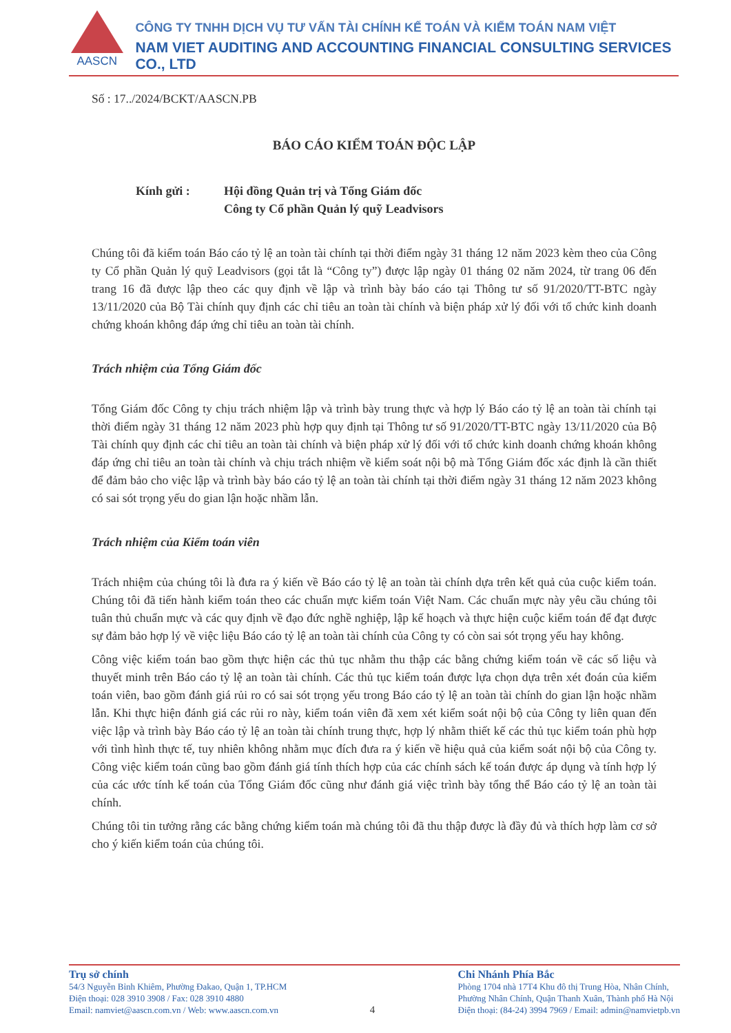AASCN
CÔNG TY TNHH DỊCH VỤ TƯ VẤN TÀI CHÍNH KẾ TOÁN VÀ KIỂM TOÁN NAM VIỆT
NAM VIET AUDITING AND ACCOUNTING FINANCIAL CONSULTING SERVICES CO., LTD
Số : 17../2024/BCKT/AASCN.PB
BÁO CÁO KIỂM TOÁN ĐỘC LẬP
Kính gửi : Hội đồng Quản trị và Tổng Giám đốc
Công ty Cổ phần Quản lý quỹ Leadvisors
Chúng tôi đã kiểm toán Báo cáo tỷ lệ an toàn tài chính tại thời điểm ngày 31 tháng 12 năm 2023 kèm theo của Công ty Cổ phần Quản lý quỹ Leadvisors (gọi tắt là “Công ty”) được lập ngày 01 tháng 02 năm 2024, từ trang 06 đến trang 16 đã được lập theo các quy định về lập và trình bày báo cáo tại Thông tư số 91/2020/TT-BTC ngày 13/11/2020 của Bộ Tài chính quy định các chỉ tiêu an toàn tài chính và biện pháp xử lý đối với tổ chức kinh doanh chứng khoán không đáp ứng chỉ tiêu an toàn tài chính.
Trách nhiệm của Tổng Giám đốc
Tổng Giám đốc Công ty chịu trách nhiệm lập và trình bày trung thực và hợp lý Báo cáo tỷ lệ an toàn tài chính tại thời điểm ngày 31 tháng 12 năm 2023 phù hợp quy định tại Thông tư số 91/2020/TT-BTC ngày 13/11/2020 của Bộ Tài chính quy định các chỉ tiêu an toàn tài chính và biện pháp xử lý đối với tổ chức kinh doanh chứng khoán không đáp ứng chỉ tiêu an toàn tài chính và chịu trách nhiệm về kiểm soát nội bộ mà Tổng Giám đốc xác định là cần thiết để đảm bảo cho việc lập và trình bày báo cáo tỷ lệ an toàn tài chính tại thời điểm ngày 31 tháng 12 năm 2023 không có sai sót trọng yếu do gian lận hoặc nhầm lẫn.
Trách nhiệm của Kiểm toán viên
Trách nhiệm của chúng tôi là đưa ra ý kiến về Báo cáo tỷ lệ an toàn tài chính dựa trên kết quả của cuộc kiểm toán. Chúng tôi đã tiến hành kiểm toán theo các chuẩn mực kiểm toán Việt Nam. Các chuẩn mực này yêu cầu chúng tôi tuân thủ chuẩn mực và các quy định về đạo đức nghề nghiệp, lập kế hoạch và thực hiện cuộc kiểm toán để đạt được sự đảm bảo hợp lý về việc liệu Báo cáo tỷ lệ an toàn tài chính của Công ty có còn sai sót trọng yếu hay không.
Công việc kiểm toán bao gồm thực hiện các thủ tục nhằm thu thập các bằng chứng kiểm toán về các số liệu và thuyết minh trên Báo cáo tỷ lệ an toàn tài chính. Các thủ tục kiểm toán được lựa chọn dựa trên xét đoán của kiểm toán viên, bao gồm đánh giá rủi ro có sai sót trọng yếu trong Báo cáo tỷ lệ an toàn tài chính do gian lận hoặc nhầm lẫn. Khi thực hiện đánh giá các rủi ro này, kiểm toán viên đã xem xét kiểm soát nội bộ của Công ty liên quan đến việc lập và trình bày Báo cáo tỷ lệ an toàn tài chính trung thực, hợp lý nhằm thiết kế các thủ tục kiểm toán phù hợp với tình hình thực tế, tuy nhiên không nhằm mục đích đưa ra ý kiến về hiệu quả của kiểm soát nội bộ của Công ty. Công việc kiểm toán cũng bao gồm đánh giá tính thích hợp của các chính sách kế toán được áp dụng và tính hợp lý của các ước tính kế toán của Tổng Giám đốc cũng như đánh giá việc trình bày tổng thể Báo cáo tỷ lệ an toàn tài chính.
Chúng tôi tin tưởng rằng các bằng chứng kiểm toán mà chúng tôi đã thu thập được là đầy đủ và thích hợp làm cơ sở cho ý kiến kiểm toán của chúng tôi.
Trụ sở chính
54/3 Nguyễn Bỉnh Khiêm, Phường Đakao, Quận 1, TP.HCM
Điện thoại: 028 3910 3908 / Fax: 028 3910 4880
Email: namviet@aascn.com.vn / Web: www.aascn.com.vn
4 Chi Nhánh Phía Bắc
Phòng 1704 nhà 17T4 Khu đô thị Trung Hòa, Nhân Chính,
Phường Nhân Chính, Quận Thanh Xuân, Thành phố Hà Nội
Điện thoại: (84-24) 3994 7969 / Email: admin@namvietpb.vn